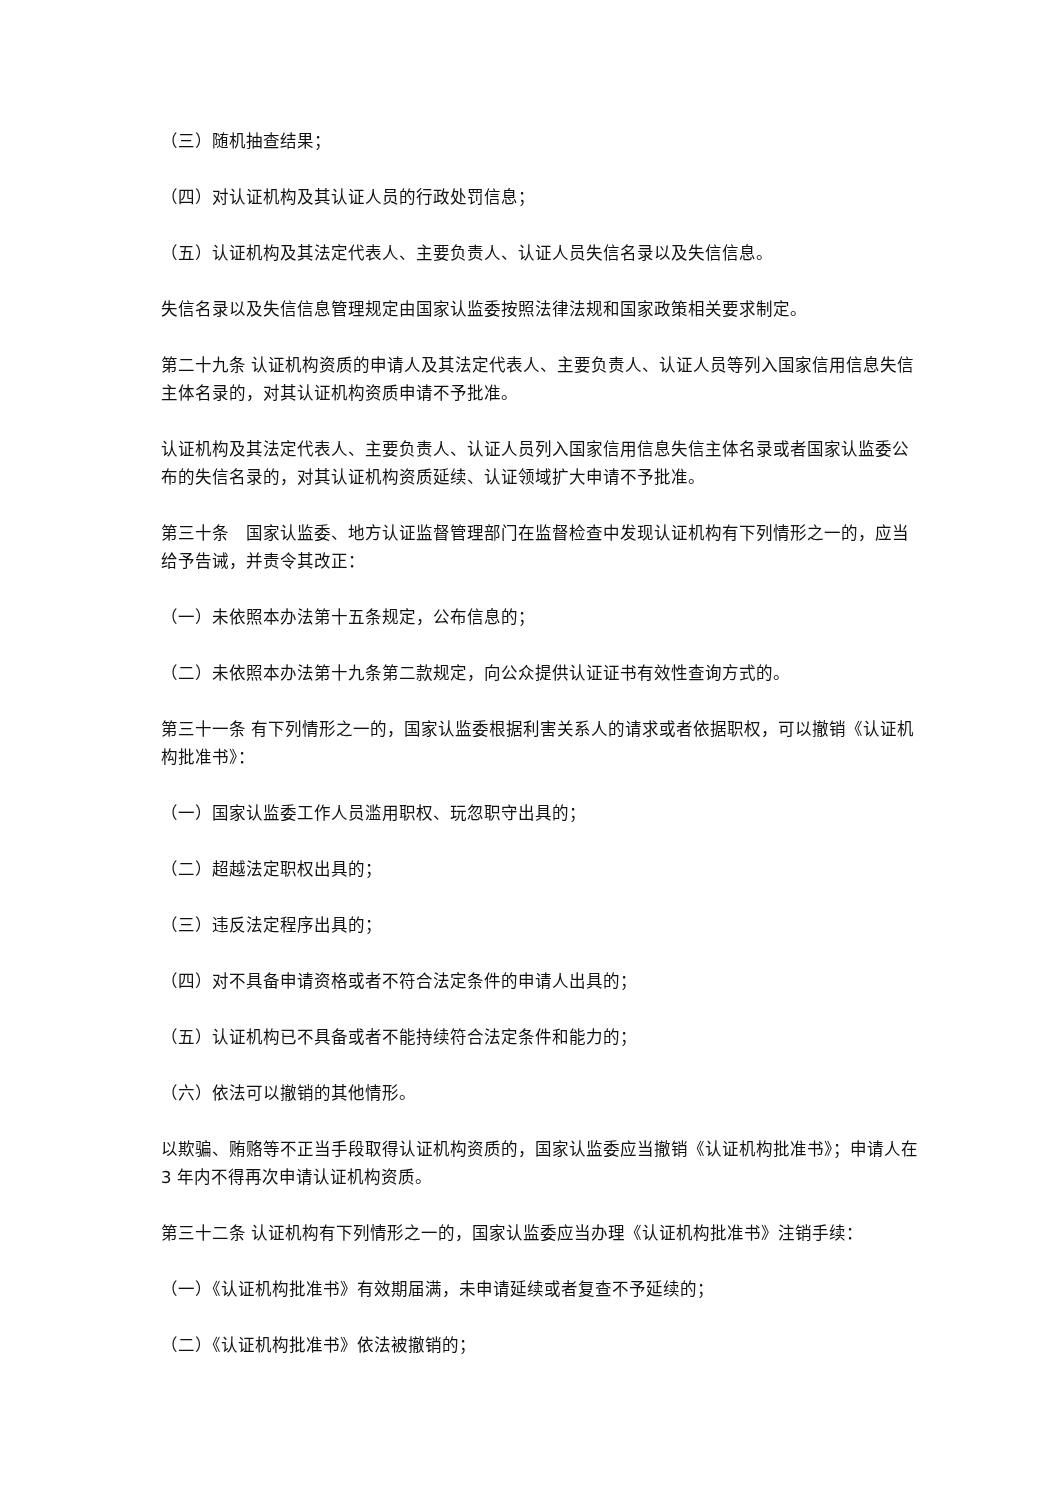（三）随机抽查结果；
（四）对认证机构及其认证人员的行政处罚信息；
（五）认证机构及其法定代表人、主要负责人、认证人员失信名录以及失信信息。
失信名录以及失信信息管理规定由国家认监委按照法律法规和国家政策相关要求制定。
第二十九条 认证机构资质的申请人及其法定代表人、主要负责人、认证人员等列入国家信用信息失信主体名录的，对其认证机构资质申请不予批准。
认证机构及其法定代表人、主要负责人、认证人员列入国家信用信息失信主体名录或者国家认监委公布的失信名录的，对其认证机构资质延续、认证领域扩大申请不予批准。
第三十条　国家认监委、地方认证监督管理部门在监督检查中发现认证机构有下列情形之一的，应当给予告诫，并责令其改正：
（一）未依照本办法第十五条规定，公布信息的；
（二）未依照本办法第十九条第二款规定，向公众提供认证证书有效性查询方式的。
第三十一条 有下列情形之一的，国家认监委根据利害关系人的请求或者依据职权，可以撤销《认证机构批准书》：
（一）国家认监委工作人员滥用职权、玩忽职守出具的；
（二）超越法定职权出具的；
（三）违反法定程序出具的；
（四）对不具备申请资格或者不符合法定条件的申请人出具的；
（五）认证机构已不具备或者不能持续符合法定条件和能力的；
（六）依法可以撤销的其他情形。
以欺骗、贿赂等不正当手段取得认证机构资质的，国家认监委应当撤销《认证机构批准书》；申请人在 3 年内不得再次申请认证机构资质。
第三十二条 认证机构有下列情形之一的，国家认监委应当办理《认证机构批准书》注销手续：
（一）《认证机构批准书》有效期届满，未申请延续或者复查不予延续的；
（二）《认证机构批准书》依法被撤销的；